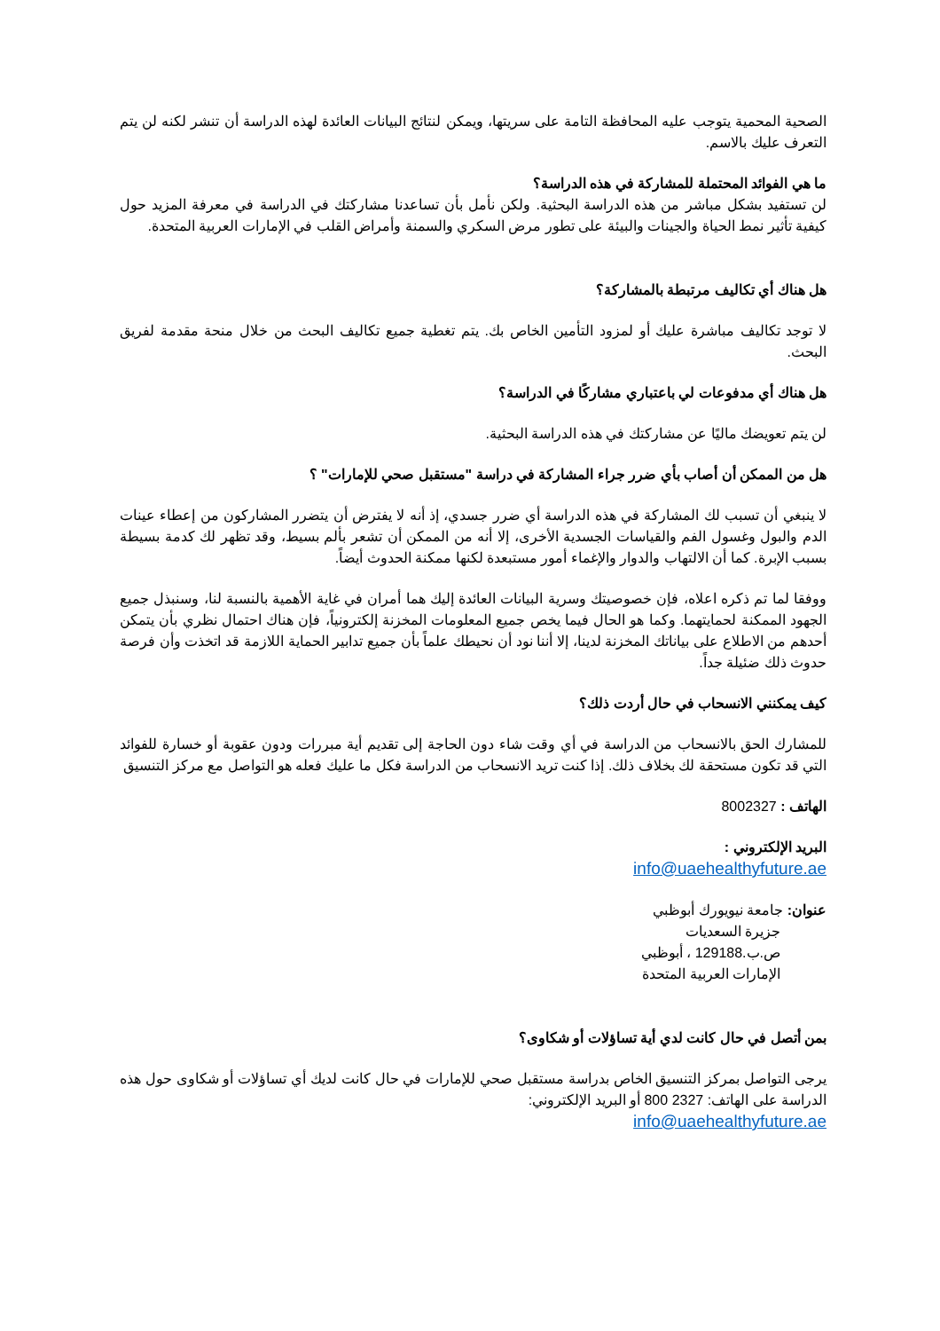الصحية المحمية يتوجب عليه المحافظة التامة على سريتها، ويمكن لنتائج البيانات العائدة لهذه الدراسة أن تنشر لكنه لن يتم التعرف عليك بالاسم.
ما هي الفوائد المحتملة للمشاركة في هذه الدراسة؟
لن تستفيد بشكل مباشر من هذه الدراسة البحثية. ولكن نأمل بأن تساعدنا مشاركتك في الدراسة في معرفة المزيد حول كيفية تأثير نمط الحياة والجينات والبيئة على تطور مرض السكري والسمنة وأمراض القلب في الإمارات العربية المتحدة.
هل هناك أي تكاليف مرتبطة بالمشاركة؟
لا توجد تكاليف مباشرة عليك أو لمزود التأمين الخاص بك. يتم تغطية جميع تكاليف البحث من خلال منحة مقدمة لفريق البحث.
هل هناك أي مدفوعات لي باعتباري مشاركًا في الدراسة؟
لن يتم تعويضك ماليًا عن مشاركتك في هذه الدراسة البحثية.
هل من الممكن أن أصاب بأي ضرر جراء المشاركة في دراسة "مستقبل صحي للإمارات" ؟
لا ينبغي أن تسبب لك المشاركة في هذه الدراسة أي ضرر جسدي، إذ أنه لا يفترض أن يتضرر المشاركون من إعطاء عينات الدم والبول وغسول الفم والقياسات الجسدية الأخرى، إلا أنه من الممكن أن تشعر بألم بسيط، وقد تظهر لك كدمة بسيطة بسبب الإبرة. كما أن الالتهاب والدوار والإغماء أمور مستبعدة لكنها ممكنة الحدوث أيضاً.
ووفقا لما تم ذكره اعلاه، فإن خصوصيتك وسرية البيانات العائدة إليك هما أمران في غاية الأهمية بالنسبة لنا، وسنبذل جميع الجهود الممكنة لحمايتهما. وكما هو الحال فيما يخص جميع المعلومات المخزنة إلكترونياً، فإن هناك احتمال نظري بأن يتمكن أحدهم من الاطلاع على بياناتك المخزنة لدينا، إلا أننا نود أن نحيطك علماً بأن جميع تدابير الحماية اللازمة قد اتخذت وأن فرصة حدوث ذلك ضئيلة جداً.
كيف يمكنني الانسحاب في حال أردت ذلك؟
للمشارك الحق بالانسحاب من الدراسة في أي وقت شاء دون الحاجة إلى تقديم أية مبررات ودون عقوبة أو خسارة للفوائد التي قد تكون مستحقة لك بخلاف ذلك. إذا كنت تريد الانسحاب من الدراسة فكل ما عليك فعله هو التواصل مع مركز التنسيق
الهاتف : 8002327
البريد الإلكتروني :
info@uaehealthyfuture.ae
عنوان: جامعة نيويورك أبوظبي
جزيرة السعديات
ص.ب.129188 ، أبوظبي
الإمارات العربية المتحدة
بمن أتصل في حال كانت لدي أية تساؤلات أو شكاوى؟
يرجى التواصل بمركز التنسيق الخاص بدراسة مستقبل صحي للإمارات في حال كانت لديك أي تساؤلات أو شكاوى حول هذه الدراسة على الهاتف: 2327 800 أو البريد الإلكتروني:
info@uaehealthyfuture.ae